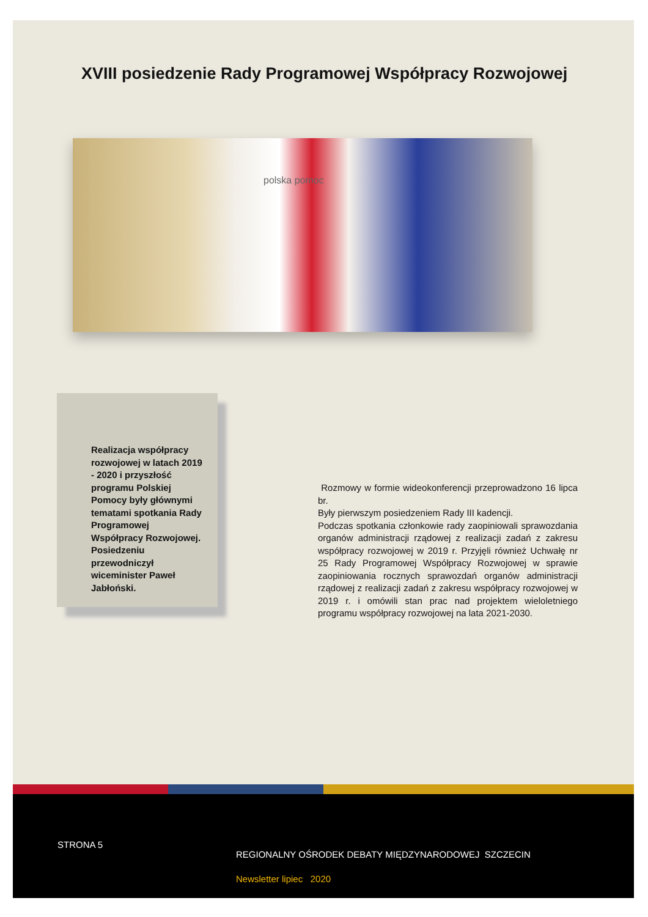XVIII posiedzenie Rady Programowej Współpracy Rozwojowej
polska pomoc
Realizacja współpracy rozwojowej w latach 2019 - 2020 i przyszłość programu Polskiej Pomocy były głównymi tematami spotkania Rady Programowej Współpracy Rozwojowej. Posiedzeniu przewodniczył wiceminister Paweł Jabłoński.
Rozmowy w formie wideokonferencji przeprowadzono 16 lipca br.
Były pierwszym posiedzeniem Rady III kadencji.
Podczas spotkania członkowie rady zaopiniowali sprawozdania organów administracji rządowej z realizacji zadań z zakresu współpracy rozwojowej w 2019 r. Przyjęli również Uchwałę nr 25 Rady Programowej Współpracy Rozwojowej w sprawie zaopiniowania rocznych sprawozdań organów administracji rządowej z realizacji zadań z zakresu współpracy rozwojowej w 2019 r. i omówili stan prac nad projektem wieloletniego programu współpracy rozwojowej na lata 2021-2030.
STRONA 5
REGIONALNY OŚRODEK DEBATY MIĘDZYNARODOWEJ SZCZECIN
Newsletter lipiec 2020